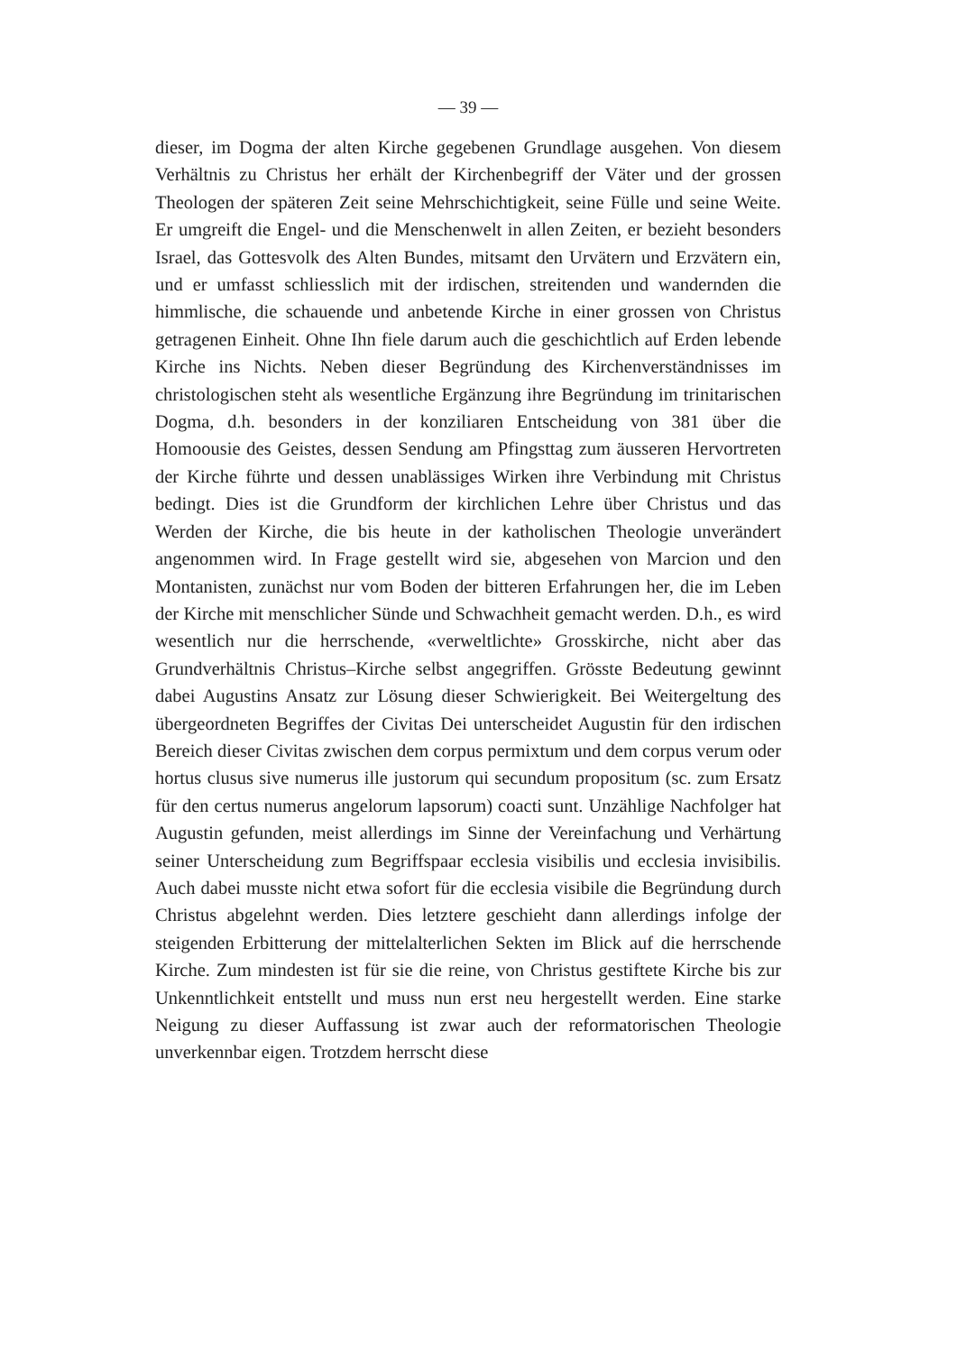— 39 —
dieser, im Dogma der alten Kirche gegebenen Grundlage ausgehen. Von diesem Verhältnis zu Christus her erhält der Kirchenbegriff der Väter und der grossen Theologen der späteren Zeit seine Mehrschichtigkeit, seine Fülle und seine Weite. Er umgreift die Engel- und die Menschenwelt in allen Zeiten, er bezieht besonders Israel, das Gottesvolk des Alten Bundes, mitsamt den Urvätern und Erzvätern ein, und er umfasst schliesslich mit der irdischen, streitenden und wandernden die himmlische, die schauende und anbetende Kirche in einer grossen von Christus getragenen Einheit. Ohne Ihn fiele darum auch die geschichtlich auf Erden lebende Kirche ins Nichts. Neben dieser Begründung des Kirchenverständnisses im christologischen steht als wesentliche Ergänzung ihre Begründung im trinitarischen Dogma, d.h. besonders in der konziliaren Entscheidung von 381 über die Homoousie des Geistes, dessen Sendung am Pfingsttag zum äusseren Hervortreten der Kirche führte und dessen unablässiges Wirken ihre Verbindung mit Christus bedingt. Dies ist die Grundform der kirchlichen Lehre über Christus und das Werden der Kirche, die bis heute in der katholischen Theologie unverändert angenommen wird. In Frage gestellt wird sie, abgesehen von Marcion und den Montanisten, zunächst nur vom Boden der bitteren Erfahrungen her, die im Leben der Kirche mit menschlicher Sünde und Schwachheit gemacht werden. D.h., es wird wesentlich nur die herrschende, «verweltlichte» Grosskirche, nicht aber das Grundverhältnis Christus–Kirche selbst angegriffen. Grösste Bedeutung gewinnt dabei Augustins Ansatz zur Lösung dieser Schwierigkeit. Bei Weitergeltung des übergeordneten Begriffes der Civitas Dei unterscheidet Augustin für den irdischen Bereich dieser Civitas zwischen dem corpus permixtum und dem corpus verum oder hortus clusus sive numerus ille justorum qui secundum propositum (sc. zum Ersatz für den certus numerus angelorum lapsorum) coacti sunt. Unzählige Nachfolger hat Augustin gefunden, meist allerdings im Sinne der Vereinfachung und Verhärtung seiner Unterscheidung zum Begriffspaar ecclesia visibilis und ecclesia invisibilis. Auch dabei musste nicht etwa sofort für die ecclesia visibile die Begründung durch Christus abgelehnt werden. Dies letztere geschieht dann allerdings infolge der steigenden Erbitterung der mittelalterlichen Sekten im Blick auf die herrschende Kirche. Zum mindesten ist für sie die reine, von Christus gestiftete Kirche bis zur Unkenntlichkeit entstellt und muss nun erst neu hergestellt werden. Eine starke Neigung zu dieser Auffassung ist zwar auch der reformatorischen Theologie unverkennbar eigen. Trotzdem herrscht diese